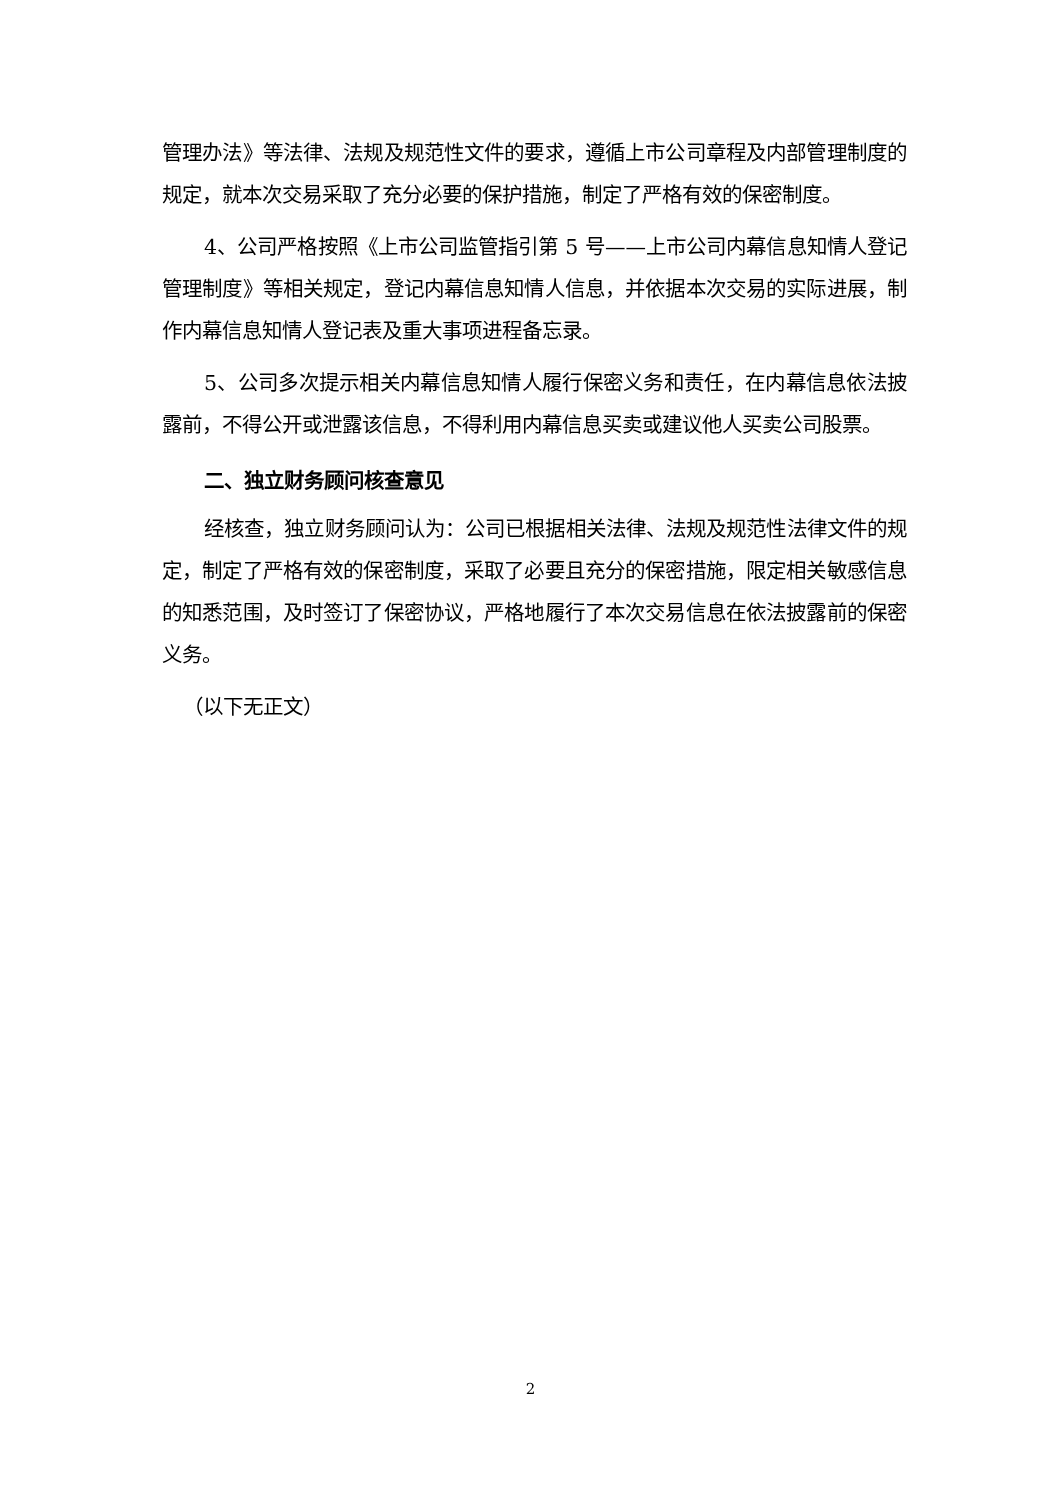管理办法》等法律、法规及规范性文件的要求，遵循上市公司章程及内部管理制度的规定，就本次交易采取了充分必要的保护措施，制定了严格有效的保密制度。
4、公司严格按照《上市公司监管指引第 5 号——上市公司内幕信息知情人登记管理制度》等相关规定，登记内幕信息知情人信息，并依据本次交易的实际进展，制作内幕信息知情人登记表及重大事项进程备忘录。
5、公司多次提示相关内幕信息知情人履行保密义务和责任，在内幕信息依法披露前，不得公开或泄露该信息，不得利用内幕信息买卖或建议他人买卖公司股票。
二、独立财务顾问核查意见
经核查，独立财务顾问认为：公司已根据相关法律、法规及规范性法律文件的规定，制定了严格有效的保密制度，采取了必要且充分的保密措施，限定相关敏感信息的知悉范围，及时签订了保密协议，严格地履行了本次交易信息在依法披露前的保密义务。
（以下无正文）
2